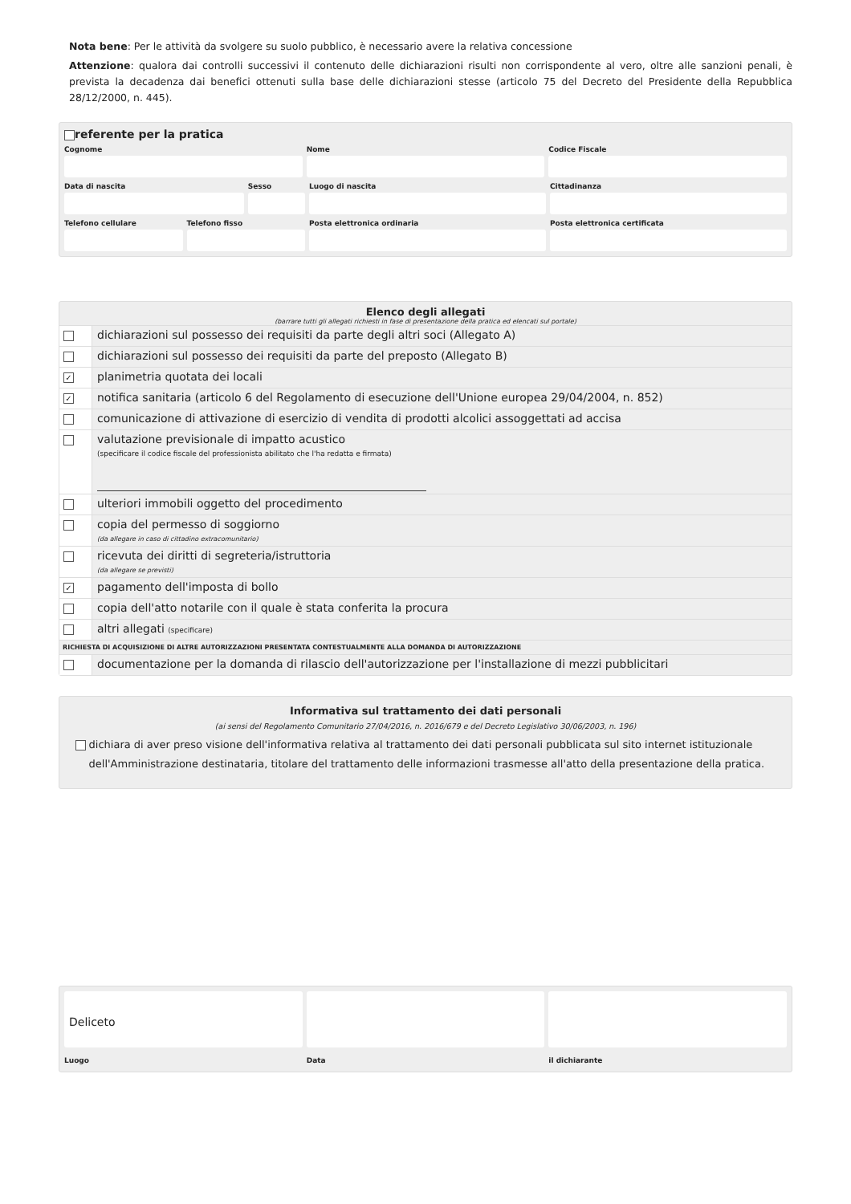Nota bene: Per le attività da svolgere su suolo pubblico, è necessario avere la relativa concessione
Attenzione: qualora dai controlli successivi il contenuto delle dichiarazioni risulti non corrispondente al vero, oltre alle sanzioni penali, è prevista la decadenza dai benefici ottenuti sulla base delle dichiarazioni stesse (articolo 75 del Decreto del Presidente della Repubblica 28/12/2000, n. 445).
referente per la pratica
Cognome
Nome
Codice Fiscale
Data di nascita
Sesso
Luogo di nascita
Cittadinanza
Telefono cellulare
Telefono fisso
Posta elettronica ordinaria
Posta elettronica certificata
Elenco degli allegati
(barrare tutti gli allegati richiesti in fase di presentazione della pratica ed elencati sul portale)
dichiarazioni sul possesso dei requisiti da parte degli altri soci (Allegato A)
dichiarazioni sul possesso dei requisiti da parte del preposto (Allegato B)
✓
planimetria quotata dei locali
✓
notifica sanitaria (articolo 6 del Regolamento di esecuzione dell'Unione europea 29/04/2004, n. 852)
comunicazione di attivazione di esercizio di vendita di prodotti alcolici assoggettati ad accisa
valutazione previsionale di impatto acustico
(specificare il codice fiscale del professionista abilitato che l'ha redatta e firmata)
ulteriori immobili oggetto del procedimento
copia del permesso di soggiorno
(da allegare in caso di cittadino extracomunitario)
ricevuta dei diritti di segreteria/istruttoria
(da allegare se previsti)
✓
pagamento dell'imposta di bollo
copia dell'atto notarile con il quale è stata conferita la procura
altri allegati (specificare)
RICHIESTA DI ACQUISIZIONE DI ALTRE AUTORIZZAZIONI PRESENTATA CONTESTUALMENTE ALLA DOMANDA DI AUTORIZZAZIONE
documentazione per la domanda di rilascio dell'autorizzazione per l'installazione di mezzi pubblicitari
Informativa sul trattamento dei dati personali
(ai sensi del Regolamento Comunitario 27/04/2016, n. 2016/679 e del Decreto Legislativo 30/06/2003, n. 196)
dichiara di aver preso visione dell'informativa relativa al trattamento dei dati personali pubblicata sul sito internet istituzionale dell'Amministrazione destinataria, titolare del trattamento delle informazioni trasmesse all'atto della presentazione della pratica.
Deliceto
Luogo
Data
il dichiarante